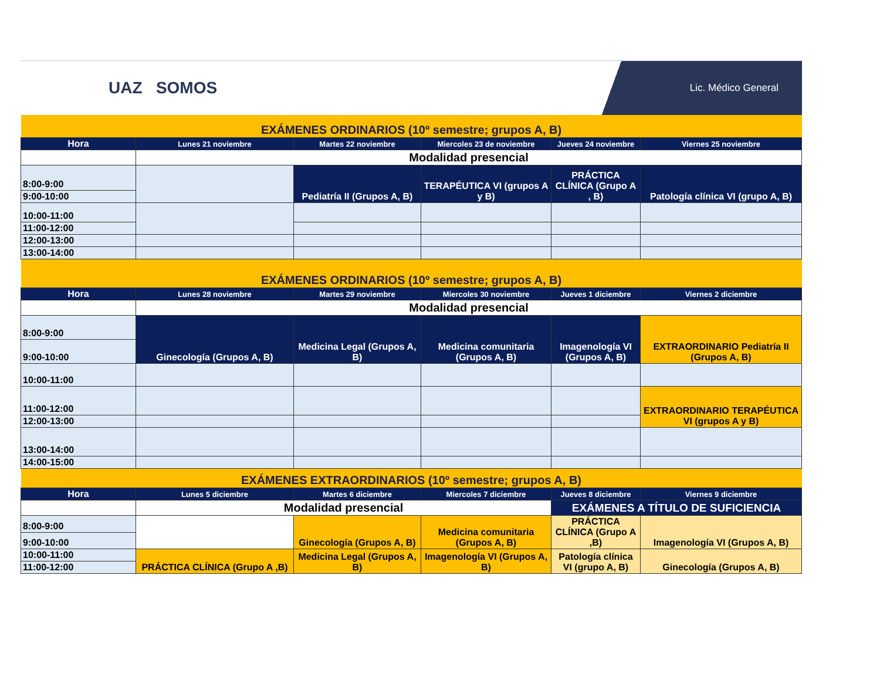UAZ SOMOS
Lic. Médico General
| EXÁMENES ORDINARIOS (10º semestre; grupos A, B) | | | | | |
| Hora | Lunes 21 noviembre | Martes 22 noviembre | Miercoles 23 de noviembre | Jueves 24 noviembre | Viernes 25 noviembre |
| | Modalidad presencial | | | | |
| 8:00-9:00 | | Pediatría II (Grupos A, B) | TERAPÉUTICA VI (grupos A y B) | PRÁCTICA CLÍNICA (Grupo A , B) | Patología clínica VI (grupo A, B) |
| 9:00-10:00 | | | | | |
| 10:00-11:00 | | | | | |
| 11:00-12:00 | | | | | |
| 12:00-13:00 | | | | | |
| 13:00-14:00 | | | | | |
| EXÁMENES ORDINARIOS (10º semestre; grupos A, B) | | | | | |
| Hora | Lunes 28 noviembre | Martes 29 noviembre | Miercoles 30 noviembre | Jueves 1 diciembre | Viernes 2 diciembre |
| | Modalidad presencial | | | | |
| 8:00-9:00 | Ginecología (Grupos A, B) | Medicina Legal (Grupos A, B) | Medicina comunitaria (Grupos A, B) | Imagenología VI (Grupos A, B) | EXTRAORDINARIO Pediatría II (Grupos A, B) |
| 9:00-10:00 | | | | | |
| 10:00-11:00 | | | | | |
| 11:00-12:00 | | | | | EXTRAORDINARIO TERAPÉUTICA VI (grupos A y B) |
| 12:00-13:00 | | | | | |
| 13:00-14:00 | | | | | |
| 14:00-15:00 | | | | | |
| EXÁMENES EXTRAORDINARIOS (10º semestre; grupos A, B) | | | | | |
| Hora | Lunes 5 diciembre | Martes 6 diciembre | Miercoles 7 diciembre | Jueves 8 diciembre | Viernes 9 diciembre |
| | Modalidad presencial | | | EXÁMENES A TÍTULO DE SUFICIENCIA | |
| 8:00-9:00 | | Ginecología (Grupos A, B) | Medicina comunitaria (Grupos A, B) | PRÁCTICA CLÍNICA (Grupo A ,B) | Imagenología VI (Grupos A, B) |
| 9:00-10:00 | | | | | |
| 10:00-11:00 | PRÁCTICA CLÍNICA (Grupo A ,B) | Medicina Legal (Grupos A, B) | Imagenología VI (Grupos A, B) | Patología clínica VI (grupo A, B) | Ginecología (Grupos A, B) |
| 11:00-12:00 | | | | | |